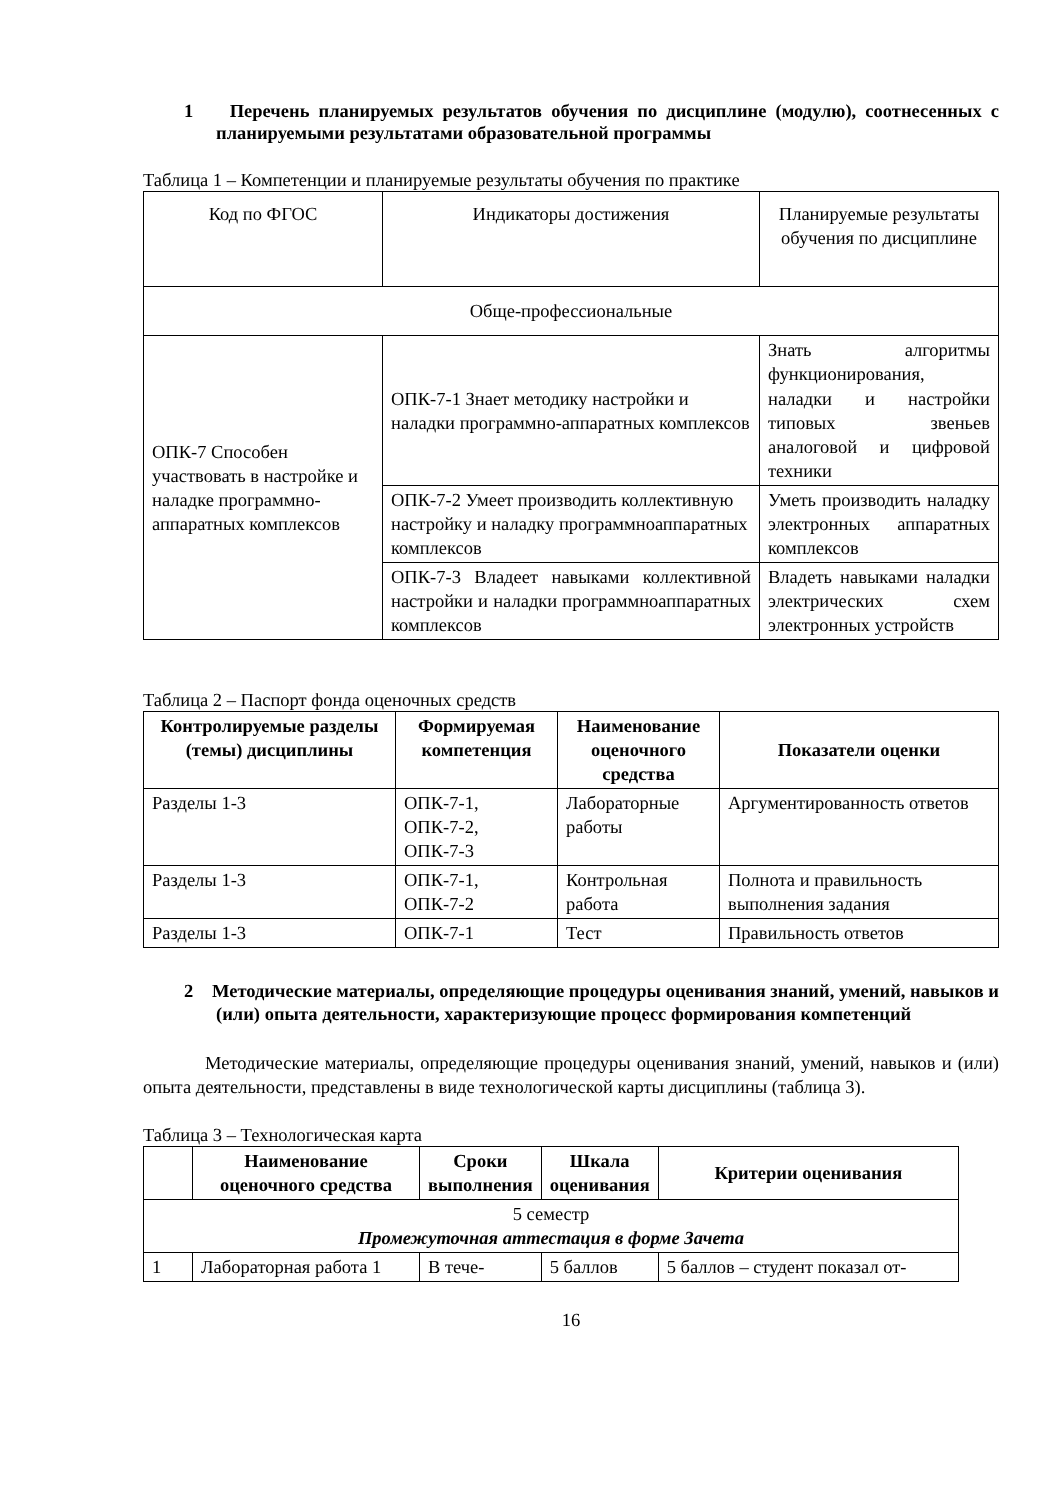1 Перечень планируемых результатов обучения по дисциплине (модулю), соотнесенных с планируемыми результатами образовательной программы
Таблица 1 – Компетенции и планируемые результаты обучения по практике
| Код по ФГОС | Индикаторы достижения | Планируемые результаты обучения по дисциплине |
| Обще-профессиональные | | |
| ОПК-7 Способен участвовать в настройке и наладке программно-аппаратных комплексов | ОПК-7-1 Знает методику настройки и наладки программно-аппаратных комплексов | Знать алгоритмы функционирования, наладки и настройки типовых звеньев аналоговой и цифровой техники |
| | ОПК-7-2 Умеет производить коллективную настройку и наладку программноаппаратных комплексов | Уметь производить наладку электронных аппаратных комплексов |
| | ОПК-7-3 Владеет навыками коллективной настройки и наладки программноаппаратных комплексов | Владеть навыками наладки электрических схем электронных устройств |
Таблица 2 – Паспорт фонда оценочных средств
| Контролируемые разделы (темы) дисциплины | Формируемая компетенция | Наименование оценочного средства | Показатели оценки |
| --- | --- | --- | --- |
| Разделы 1-3 | ОПК-7-1, ОПК-7-2, ОПК-7-3 | Лабораторные работы | Аргументированность ответов |
| Разделы 1-3 | ОПК-7-1, ОПК-7-2 | Контрольная работа | Полнота и правильность выполнения задания |
| Разделы 1-3 | ОПК-7-1 | Тест | Правильность ответов |
2 Методические материалы, определяющие процедуры оценивания знаний, умений, навыков и (или) опыта деятельности, характеризующие процесс формирования компетенций
Методические материалы, определяющие процедуры оценивания знаний, умений, навыков и (или) опыта деятельности, представлены в виде технологической карты дисциплины (таблица 3).
Таблица 3 – Технологическая карта
| | Наименование оценочного средства | Сроки выполнения | Шкала оценивания | Критерии оценивания |
| --- | --- | --- | --- | --- |
| 5 семестр Промежуточная аттестация в форме Зачета | | | | |
| 1 | Лабораторная работа 1 | В тече- | 5 баллов | 5 баллов – студент показал от- |
16